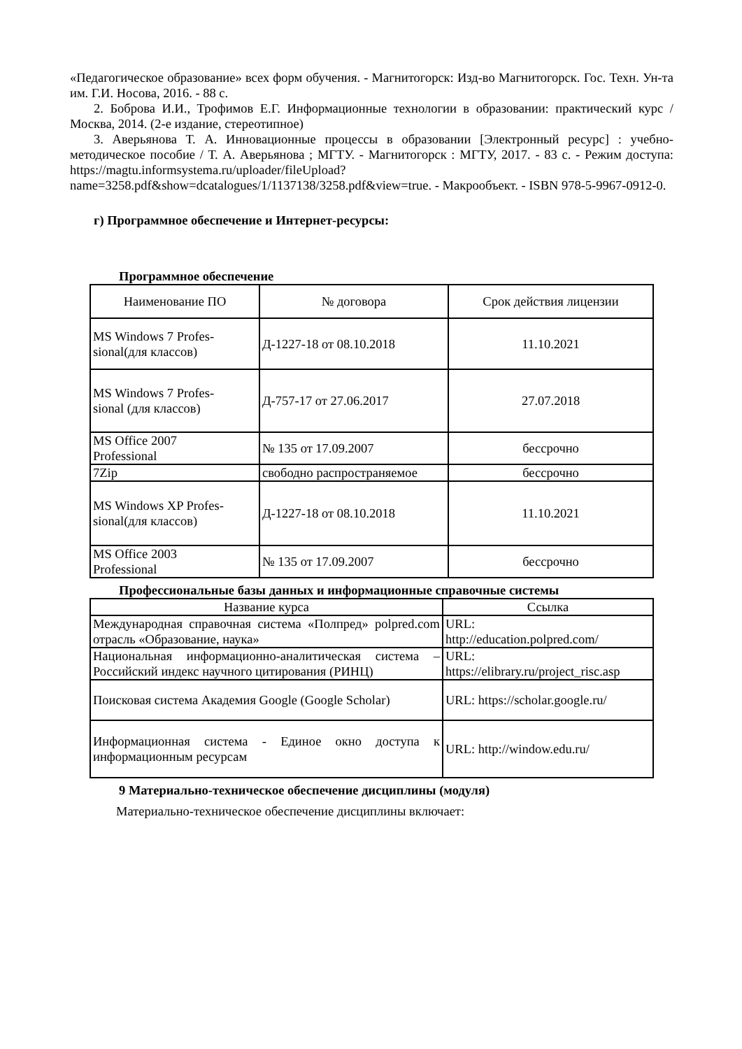«Педагогическое образование» всех форм обучения. - Магнитогорск: Изд-во Магнитогорск. Гос. Техн. Ун-та им. Г.И. Носова, 2016. - 88 с.
2. Боброва И.И., Трофимов Е.Г. Информационные технологии в образовании: практический курс / Москва, 2014. (2-е издание, стереотипное)
3. Аверьянова Т. А. Инновационные процессы в образовании [Электронный ресурс] : учебно-методическое пособие / Т. А. Аверьянова ; МГТУ. - Магнитогорск : МГТУ, 2017. - 83 с. - Режим доступа: https://magtu.informsystema.ru/uploader/fileUpload?name=3258.pdf&show=dcatalogues/1/1137138/3258.pdf&view=true. - Макрообъект. - ISBN 978-5-9967-0912-0.
г) Программное обеспечение и Интернет-ресурсы:
Программное обеспечение
| Наименование ПО | № договора | Срок действия лицензии |
| --- | --- | --- |
| MS Windows 7 Profes- sional(для классов) | Д-1227-18 от 08.10.2018 | 11.10.2021 |
| MS Windows 7 Profes- sional (для классов) | Д-757-17 от 27.06.2017 | 27.07.2018 |
| MS Office 2007 Professional | № 135 от 17.09.2007 | бессрочно |
| 7Zip | свободно распространяемое | бессрочно |
| MS Windows XP Profes- sional(для классов) | Д-1227-18 от 08.10.2018 | 11.10.2021 |
| MS Office 2003 Professional | № 135 от 17.09.2007 | бессрочно |
Профессиональные базы данных и информационные справочные системы
| Название курса | Ссылка |
| --- | --- |
| Международная справочная система «Полпред» polpred.com отрасль «Образование, наука» | URL: http://education.polpred.com/ |
| Национальная информационно-аналитическая система – Российский индекс научного цитирования (РИНЦ) | URL: https://elibrary.ru/project_risc.asp |
| Поисковая система Академия Google (Google Scholar) | URL: https://scholar.google.ru/ |
| Информационная система - Единое окно доступа к информационным ресурсам | URL: http://window.edu.ru/ |
9 Материально-техническое обеспечение дисциплины (модуля)
Материально-техническое обеспечение дисциплины включает: